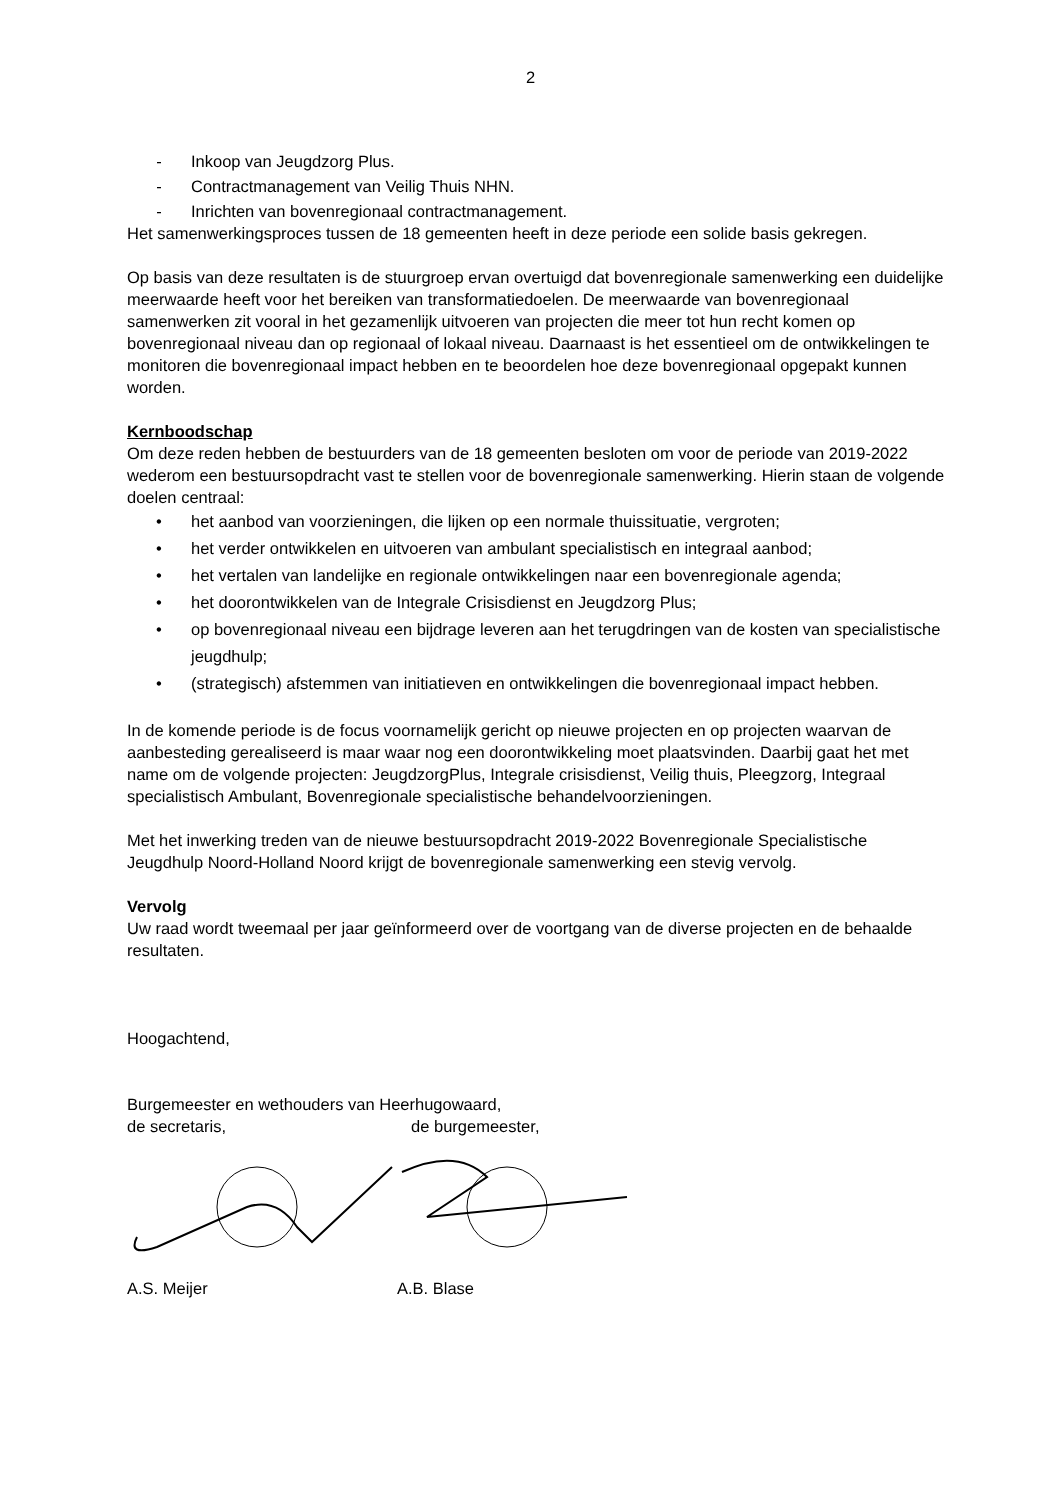2
- Inkoop van Jeugdzorg Plus.
- Contractmanagement van Veilig Thuis NHN.
- Inrichten van bovenregionaal contractmanagement.
Het samenwerkingsproces tussen de 18 gemeenten heeft in deze periode een solide basis gekregen.
Op basis van deze resultaten is de stuurgroep ervan overtuigd dat bovenregionale samenwerking een duidelijke meerwaarde heeft voor het bereiken van transformatiedoelen. De meerwaarde van bovenregionaal samenwerken zit vooral in het gezamenlijk uitvoeren van projecten die meer tot hun recht komen op bovenregionaal niveau dan op regionaal of lokaal niveau. Daarnaast is het essentieel om de ontwikkelingen te monitoren die bovenregionaal impact hebben en te beoordelen hoe deze bovenregionaal opgepakt kunnen worden.
Kernboodschap
Om deze reden hebben de bestuurders van de 18 gemeenten besloten om voor de periode van 2019-2022 wederom een bestuursopdracht vast te stellen voor de bovenregionale samenwerking. Hierin staan de volgende doelen centraal:
• het aanbod van voorzieningen, die lijken op een normale thuissituatie, vergroten;
• het verder ontwikkelen en uitvoeren van ambulant specialistisch en integraal aanbod;
• het vertalen van landelijke en regionale ontwikkelingen naar een bovenregionale agenda;
• het doorontwikkelen van de Integrale Crisisdienst en Jeugdzorg Plus;
• op bovenregionaal niveau een bijdrage leveren aan het terugdringen van de kosten van specialistische jeugdhulp;
• (strategisch) afstemmen van initiatieven en ontwikkelingen die bovenregionaal impact hebben.
In de komende periode is de focus voornamelijk gericht op nieuwe projecten en op projecten waarvan de aanbesteding gerealiseerd is maar waar nog een doorontwikkeling moet plaatsvinden. Daarbij gaat het met name om de volgende projecten: JeugdzorgPlus, Integrale crisisdienst, Veilig thuis, Pleegzorg, Integraal specialistisch Ambulant, Bovenregionale specialistische behandelvoorzieningen.
Met het inwerking treden van de nieuwe bestuursopdracht 2019-2022 Bovenregionale Specialistische Jeugdhulp Noord-Holland Noord krijgt de bovenregionale samenwerking een stevig vervolg.
Vervolg
Uw raad wordt tweemaal per jaar geïnformeerd over de voortgang van de diverse projecten en de behaalde resultaten.
Hoogachtend,
Burgemeester en wethouders van Heerhugowaard,
de secretaris, de burgemeester,
A.S. Meijer A.B. Blase